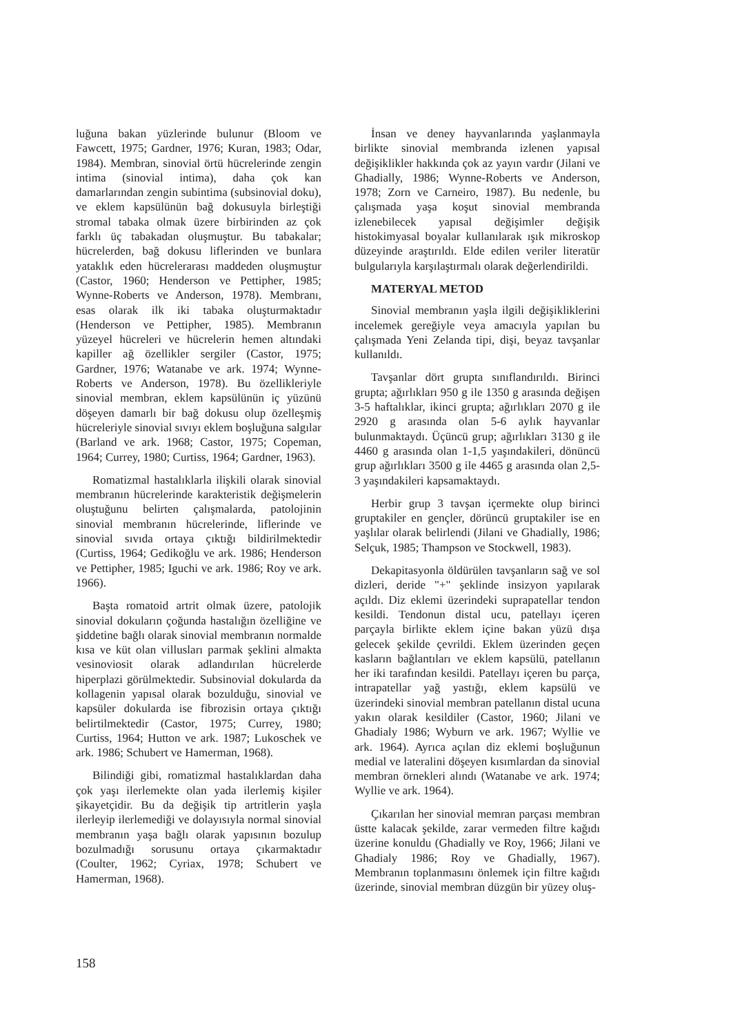luğuna bakan yüzlerinde bulunur (Bloom ve Fawcett, 1975; Gardner, 1976; Kuran, 1983; Odar, 1984). Membran, sinovial örtü hücrelerinde zengin intima (sinovial intima), daha çok kan damarlarından zengin subintima (subsinovial doku), ve eklem kapsülünün bağ dokusuyla birleştiği stromal tabaka olmak üzere birbirinden az çok farklı üç tabakadan oluşmuştur. Bu tabakalar; hücrelerden, bağ dokusu liflerinden ve bunlara yataklık eden hücrelerarası maddeden oluşmuştur (Castor, 1960; Henderson ve Pettipher, 1985; Wynne-Roberts ve Anderson, 1978). Membranı, esas olarak ilk iki tabaka oluşturmaktadır (Henderson ve Pettipher, 1985). Membranın yüzeyel hücreleri ve hücrelerin hemen altındaki kapiller ağ özellikler sergiler (Castor, 1975; Gardner, 1976; Watanabe ve ark. 1974; Wynne-Roberts ve Anderson, 1978). Bu özellikleriyle sinovial membran, eklem kapsülünün iç yüzünü döşeyen damarlı bir bağ dokusu olup özelleşmiş hücreleriyle sinovial sıvıyı eklem boşluğuna salgılar (Barland ve ark. 1968; Castor, 1975; Copeman, 1964; Currey, 1980; Curtiss, 1964; Gardner, 1963).
Romatizmal hastalıklarla ilişkili olarak sinovial membranın hücrelerinde karakteristik değişmelerin oluştuğunu belirten çalışmalarda, patolojinin sinovial membranın hücrelerinde, liflerinde ve sinovial sıvıda ortaya çıktığı bildirilmektedir (Curtiss, 1964; Gedikoğlu ve ark. 1986; Henderson ve Pettipher, 1985; Iguchi ve ark. 1986; Roy ve ark. 1966).
Başta romatoid artrit olmak üzere, patolojik sinovial dokuların çoğunda hastalığın özelliğine ve şiddetine bağlı olarak sinovial membranın normalde kısa ve küt olan villusları parmak şeklini almakta vesinoviosit olarak adlandırılan hücrelerde hiperplazi görülmektedir. Subsinovial dokularda da kollagenin yapısal olarak bozulduğu, sinovial ve kapsüler dokularda ise fibrozisin ortaya çıktığı belirtilmektedir (Castor, 1975; Currey, 1980; Curtiss, 1964; Hutton ve ark. 1987; Lukoschek ve ark. 1986; Schubert ve Hamerman, 1968).
Bilindiği gibi, romatizmal hastalıklardan daha çok yaşı ilerlemekte olan yada ilerlemiş kişiler şikayetçidir. Bu da değişik tip artritlerin yaşla ilerleyip ilerlemediği ve dolayısıyla normal sinovial membranın yaşa bağlı olarak yapısının bozulup bozulmadığı sorusunu ortaya çıkarmaktadır (Coulter, 1962; Cyriax, 1978; Schubert ve Hamerman, 1968).
İnsan ve deney hayvanlarında yaşlanmayla birlikte sinovial membranda izlenen yapısal değişiklikler hakkında çok az yayın vardır (Jilani ve Ghadially, 1986; Wynne-Roberts ve Anderson, 1978; Zorn ve Carneiro, 1987). Bu nedenle, bu çalışmada yaşa koşut sinovial membranda izlenebilecek yapısal değişimler değişik histokimyasal boyalar kullanılarak ışık mikroskop düzeyinde araştırıldı. Elde edilen veriler literatür bulgularıyla karşılaştırmalı olarak değerlendirildi.
MATERYAL METOD
Sinovial membranın yaşla ilgili değişikliklerini incelemek gereğiyle veya amacıyla yapılan bu çalışmada Yeni Zelanda tipi, dişi, beyaz tavşanlar kullanıldı.
Tavşanlar dört grupta sınıflandırıldı. Birinci grupta; ağırlıkları 950 g ile 1350 g arasında değişen 3-5 haftalıklar, ikinci grupta; ağırlıkları 2070 g ile 2920 g arasında olan 5-6 aylık hayvanlar bulunmaktaydı. Üçüncü grup; ağırlıkları 3130 g ile 4460 g arasında olan 1-1,5 yaşındakileri, dönüncü grup ağırlıkları 3500 g ile 4465 g arasında olan 2,5-3 yaşındakileri kapsamaktaydı.
Herbir grup 3 tavşan içermekte olup birinci gruptakiler en gençler, dörüncü gruptakiler ise en yaşlılar olarak belirlendi (Jilani ve Ghadially, 1986; Selçuk, 1985; Thampson ve Stockwell, 1983).
Dekapitasyonla öldürülen tavşanların sağ ve sol dizleri, deride "+" şeklinde insizyon yapılarak açıldı. Diz eklemi üzerindeki suprapatellar tendon kesildi. Tendonun distal ucu, patellayı içeren parçayla birlikte eklem içine bakan yüzü dışa gelecek şekilde çevrildi. Eklem üzerinden geçen kasların bağlantıları ve eklem kapsülü, patellanın her iki tarafından kesildi. Patellayı içeren bu parça, intrapatellar yağ yastığı, eklem kapsülü ve üzerindeki sinovial membran patellanın distal ucuna yakın olarak kesildiler (Castor, 1960; Jilani ve Ghadialy 1986; Wyburn ve ark. 1967; Wyllie ve ark. 1964). Ayrıca açılan diz eklemi boşluğunun medial ve lateralini döşeyen kısımlardan da sinovial membran örnekleri alındı (Watanabe ve ark. 1974; Wyllie ve ark. 1964).
Çıkarılan her sinovial memran parçası membran üstte kalacak şekilde, zarar vermeden filtre kağıdı üzerine konuldu (Ghadially ve Roy, 1966; Jilani ve Ghadialy 1986; Roy ve Ghadially, 1967). Membranın toplanmasını önlemek için filtre kağıdı üzerinde, sinovial membran düzgün bir yüzey oluş-
158